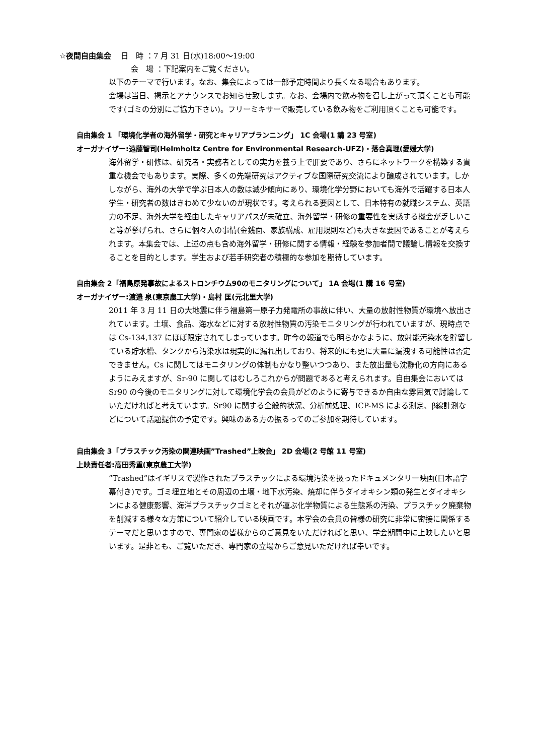☆夜間自由集会 日　時 ：7 月 31 日(水)18:00～19:00
会　場 ：下記案内をご覧ください。
以下のテーマで行います。なお、集会によっては一部予定時間より長くなる場合もあります。
会場は当日、掲示とアナウンスでお知らせ致します。なお、会場内で飲み物を召し上がって頂くことも可能です(ゴミの分別にご協力下さい)。フリーミキサーで販売している飲み物をご利用頂くことも可能です。
自由集会 1 「環境化学者の海外留学・研究とキャリアプランニング」 1C 会場(1 講 23 号室)
オーガナイザー:遠藤智司(Helmholtz Centre for Environmental Research-UFZ)・落合真理(愛媛大学)
海外留学・研修は、研究者・実務者としての実力を養う上で肝要であり、さらにネットワークを構築する貴重な機会でもあります。実際、多くの先端研究はアクティブな国際研究交流により醸成されています。しかしながら、海外の大学で学ぶ日本人の数は減少傾向にあり、環境化学分野においても海外で活躍する日本人学生・研究者の数はきわめて少ないのが現状です。考えられる要因として、日本特有の就職システム、英語力の不足、海外大学を経由したキャリアパスが未確立、海外留学・研修の重要性を実感する機会が乏しいこと等が挙げられ、さらに個々人の事情(金銭面、家族構成、雇用規則など)も大きな要因であることが考えられます。本集会では、上述の点も含め海外留学・研修に関する情報・経験を参加者間で議論し情報を交換することを目的とします。学生および若手研究者の積極的な参加を期待しています。
自由集会 2「福島原発事故によるストロンチウム90のモニタリングについて」 1A 会場(1 講 16 号室)
オーガナイザー:渡邉 泉(東京農工大学)・島村 匡(元北里大学)
2011 年 3 月 11 日の大地震に伴う福島第一原子力発電所の事故に伴い、大量の放射性物質が環境へ放出されています。土壌、食品、海水などに対する放射性物質の汚染モニタリングが行われていますが、現時点では Cs-134,137 にほぼ限定されてしまっています。昨今の報道でも明らかなように、放射能汚染水を貯留している貯水槽、タンクから汚染水は現実的に漏れ出しており、将来的にも更に大量に漏洩する可能性は否定できません。Cs に関してはモニタリングの体制もかなり整いつつあり、また放出量も沈静化の方向にあるようにみえますが、Sr-90 に関してはむしろこれからが問題であると考えられます。自由集会においては Sr90 の今後のモニタリングに対して環境化学会の会員がどのように寄与できるか自由な雰囲気で討論していただければと考えています。Sr90 に関する全般的状況、分析前処理、ICP-MS による測定、β線計測などについて話題提供の予定です。興味のある方の振るってのご参加を期待しています。
自由集会 3「プラスチック汚染の関連映画”Trashed”上映会」 2D 会場(2 号館 11 号室)
上映責任者:高田秀重(東京農工大学)
”Trashed”はイギリスで製作されたプラスチックによる環境汚染を扱ったドキュメンタリー映画(日本語字幕付き)です。ゴミ埋立地とその周辺の土壌・地下水汚染、焼却に伴うダイオキシン類の発生とダイオキシンによる健康影響、海洋プラスチックゴミとそれが運ぶ化学物質による生態系の汚染、プラスチック廃棄物を削減する様々な方策について紹介している映画です。本学会の会員の皆様の研究に非常に密接に関係するテーマだと思いますので、専門家の皆様からのご意見をいただければと思い、学会期間中に上映したいと思います。是非とも、ご覧いただき、専門家の立場からご意見いただければ幸いです。